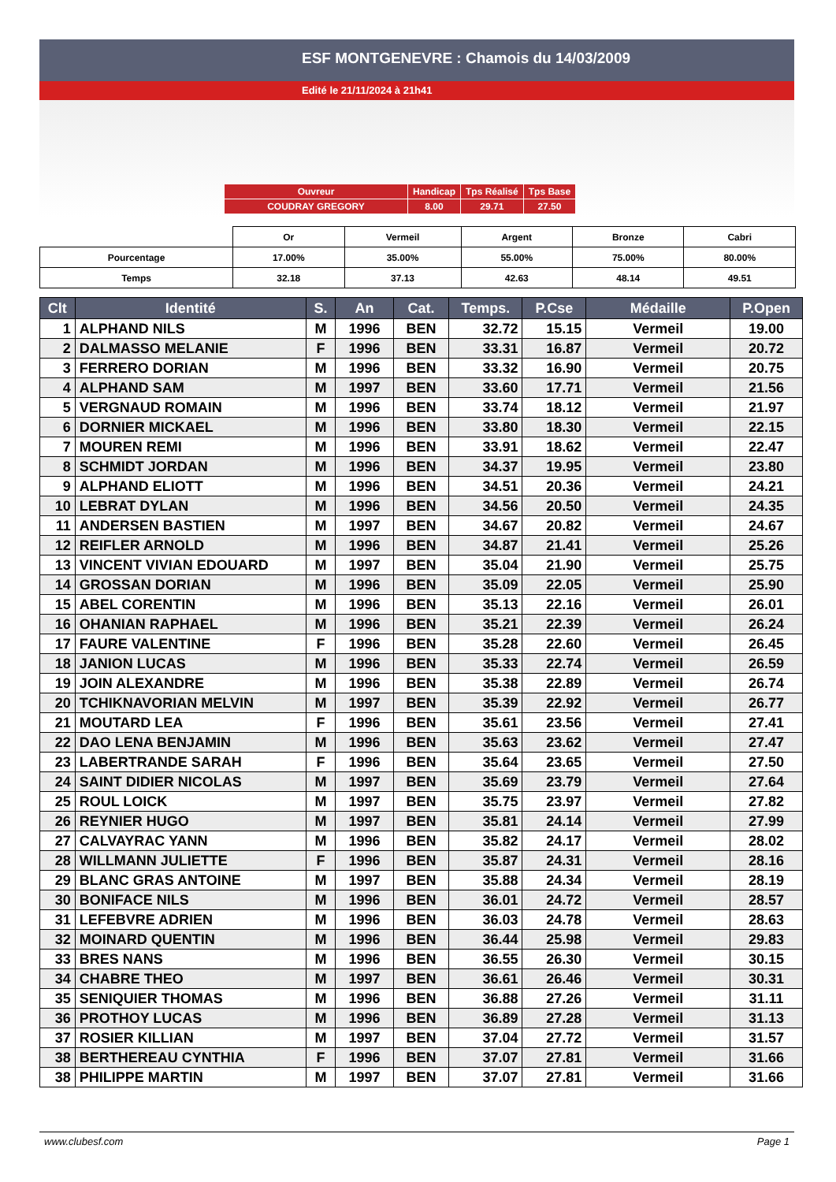ESF MONTGENEVRE : Chamois du 14/03/2009
Edité le 21/11/2024 à 21h41
| Ouvreur | Handicap | Tps Réalisé | Tps Base |
| COUDRAY GREGORY | 8.00 | 29.71 | 27.50 |
| | Or | Vermeil | Argent | Bronze | Cabri |
| Pourcentage | 17.00% | 35.00% | 55.00% | 75.00% | 80.00% |
| Temps | 32.18 | 37.13 | 42.63 | 48.14 | 49.51 |
| Clt | Identité | S. | An | Cat. | Temps. | P.Cse | Médaille | P.Open |
| --- | --- | --- | --- | --- | --- | --- | --- | --- |
| 1 | ALPHAND NILS | M | 1996 | BEN | 32.72 | 15.15 | Vermeil | 19.00 |
| 2 | DALMASSO MELANIE | F | 1996 | BEN | 33.31 | 16.87 | Vermeil | 20.72 |
| 3 | FERRERO DORIAN | M | 1996 | BEN | 33.32 | 16.90 | Vermeil | 20.75 |
| 4 | ALPHAND SAM | M | 1997 | BEN | 33.60 | 17.71 | Vermeil | 21.56 |
| 5 | VERGNAUD ROMAIN | M | 1996 | BEN | 33.74 | 18.12 | Vermeil | 21.97 |
| 6 | DORNIER MICKAEL | M | 1996 | BEN | 33.80 | 18.30 | Vermeil | 22.15 |
| 7 | MOUREN REMI | M | 1996 | BEN | 33.91 | 18.62 | Vermeil | 22.47 |
| 8 | SCHMIDT JORDAN | M | 1996 | BEN | 34.37 | 19.95 | Vermeil | 23.80 |
| 9 | ALPHAND ELIOTT | M | 1996 | BEN | 34.51 | 20.36 | Vermeil | 24.21 |
| 10 | LEBRAT DYLAN | M | 1996 | BEN | 34.56 | 20.50 | Vermeil | 24.35 |
| 11 | ANDERSEN BASTIEN | M | 1997 | BEN | 34.67 | 20.82 | Vermeil | 24.67 |
| 12 | REIFLER ARNOLD | M | 1996 | BEN | 34.87 | 21.41 | Vermeil | 25.26 |
| 13 | VINCENT VIVIAN EDOUARD | M | 1997 | BEN | 35.04 | 21.90 | Vermeil | 25.75 |
| 14 | GROSSAN DORIAN | M | 1996 | BEN | 35.09 | 22.05 | Vermeil | 25.90 |
| 15 | ABEL CORENTIN | M | 1996 | BEN | 35.13 | 22.16 | Vermeil | 26.01 |
| 16 | OHANIAN RAPHAEL | M | 1996 | BEN | 35.21 | 22.39 | Vermeil | 26.24 |
| 17 | FAURE VALENTINE | F | 1996 | BEN | 35.28 | 22.60 | Vermeil | 26.45 |
| 18 | JANION LUCAS | M | 1996 | BEN | 35.33 | 22.74 | Vermeil | 26.59 |
| 19 | JOIN ALEXANDRE | M | 1996 | BEN | 35.38 | 22.89 | Vermeil | 26.74 |
| 20 | TCHIKNAVORIAN MELVIN | M | 1997 | BEN | 35.39 | 22.92 | Vermeil | 26.77 |
| 21 | MOUTARD LEA | F | 1996 | BEN | 35.61 | 23.56 | Vermeil | 27.41 |
| 22 | DAO LENA BENJAMIN | M | 1996 | BEN | 35.63 | 23.62 | Vermeil | 27.47 |
| 23 | LABERTRANDE SARAH | F | 1996 | BEN | 35.64 | 23.65 | Vermeil | 27.50 |
| 24 | SAINT DIDIER NICOLAS | M | 1997 | BEN | 35.69 | 23.79 | Vermeil | 27.64 |
| 25 | ROUL LOICK | M | 1997 | BEN | 35.75 | 23.97 | Vermeil | 27.82 |
| 26 | REYNIER HUGO | M | 1997 | BEN | 35.81 | 24.14 | Vermeil | 27.99 |
| 27 | CALVAYRAC YANN | M | 1996 | BEN | 35.82 | 24.17 | Vermeil | 28.02 |
| 28 | WILLMANN JULIETTE | F | 1996 | BEN | 35.87 | 24.31 | Vermeil | 28.16 |
| 29 | BLANC GRAS ANTOINE | M | 1997 | BEN | 35.88 | 24.34 | Vermeil | 28.19 |
| 30 | BONIFACE NILS | M | 1996 | BEN | 36.01 | 24.72 | Vermeil | 28.57 |
| 31 | LEFEBVRE ADRIEN | M | 1996 | BEN | 36.03 | 24.78 | Vermeil | 28.63 |
| 32 | MOINARD QUENTIN | M | 1996 | BEN | 36.44 | 25.98 | Vermeil | 29.83 |
| 33 | BRES NANS | M | 1996 | BEN | 36.55 | 26.30 | Vermeil | 30.15 |
| 34 | CHABRE THEO | M | 1997 | BEN | 36.61 | 26.46 | Vermeil | 30.31 |
| 35 | SENIQUIER THOMAS | M | 1996 | BEN | 36.88 | 27.26 | Vermeil | 31.11 |
| 36 | PROTHOY LUCAS | M | 1996 | BEN | 36.89 | 27.28 | Vermeil | 31.13 |
| 37 | ROSIER KILLIAN | M | 1997 | BEN | 37.04 | 27.72 | Vermeil | 31.57 |
| 38 | BERTHEREAU CYNTHIA | F | 1996 | BEN | 37.07 | 27.81 | Vermeil | 31.66 |
| 38 | PHILIPPE MARTIN | M | 1997 | BEN | 37.07 | 27.81 | Vermeil | 31.66 |
www.clubesf.com Page 1